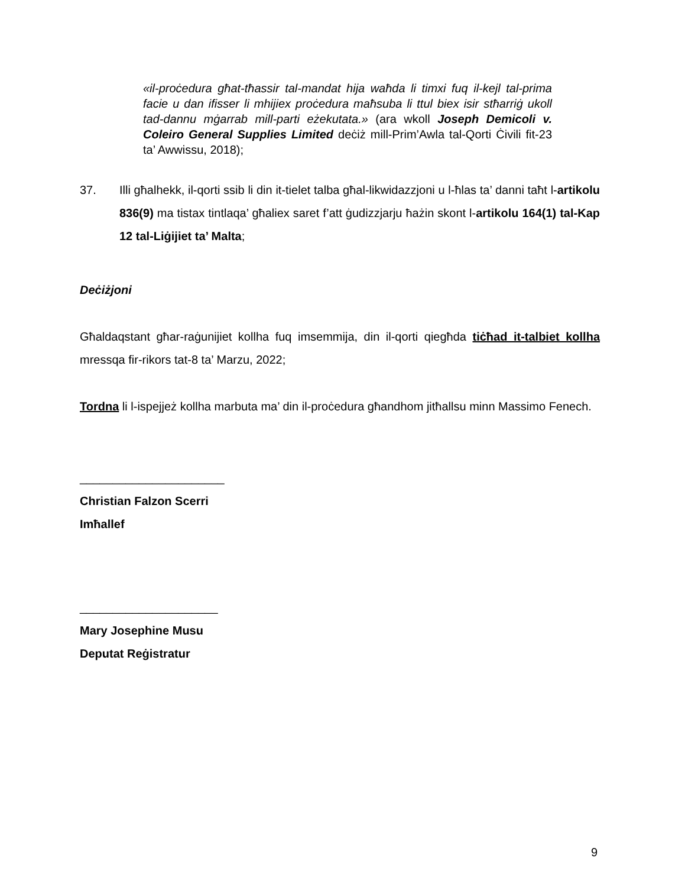«il-proċedura għat-tħassir tal-mandat hija waħda li timxi fuq il-kejl tal-prima facie u dan ifisser li mhijiex proċedura maħsuba li ttul biex isir stħarriġ ukoll tad-dannu mġarrab mill-parti eżekutata.» (ara wkoll Joseph Demicoli v. Coleiro General Supplies Limited deċiż mill-Prim’Awla tal-Qorti Ċivili fit-23 ta’ Awwissu, 2018);
37. Illi għalhekk, il-qorti ssib li din it-tielet talba għal-likwidazzjoni u l-ħlas ta’ danni taħt l-artikolu 836(9) ma tistax tintlaqa’ għaliex saret f’att ġudizzjarju ħażin skont l-artikolu 164(1) tal-Kap 12 tal-Liġijiet ta’ Malta;
Deċiżjoni
Għaldaqstant għar-raġunijiet kollha fuq imsemmija, din il-qorti qiegħda tiċħad it-talbiet kollha mressqa fir-rikors tat-8 ta’ Marzu, 2022;
Tordna li l-ispejjeż kollha marbuta ma’ din il-proċedura għandhom jitħallsu minn Massimo Fenech.
______________________
Christian Falzon Scerri
Imħallef
_____________________
Mary Josephine Musu
Deputat Reġistratur
9